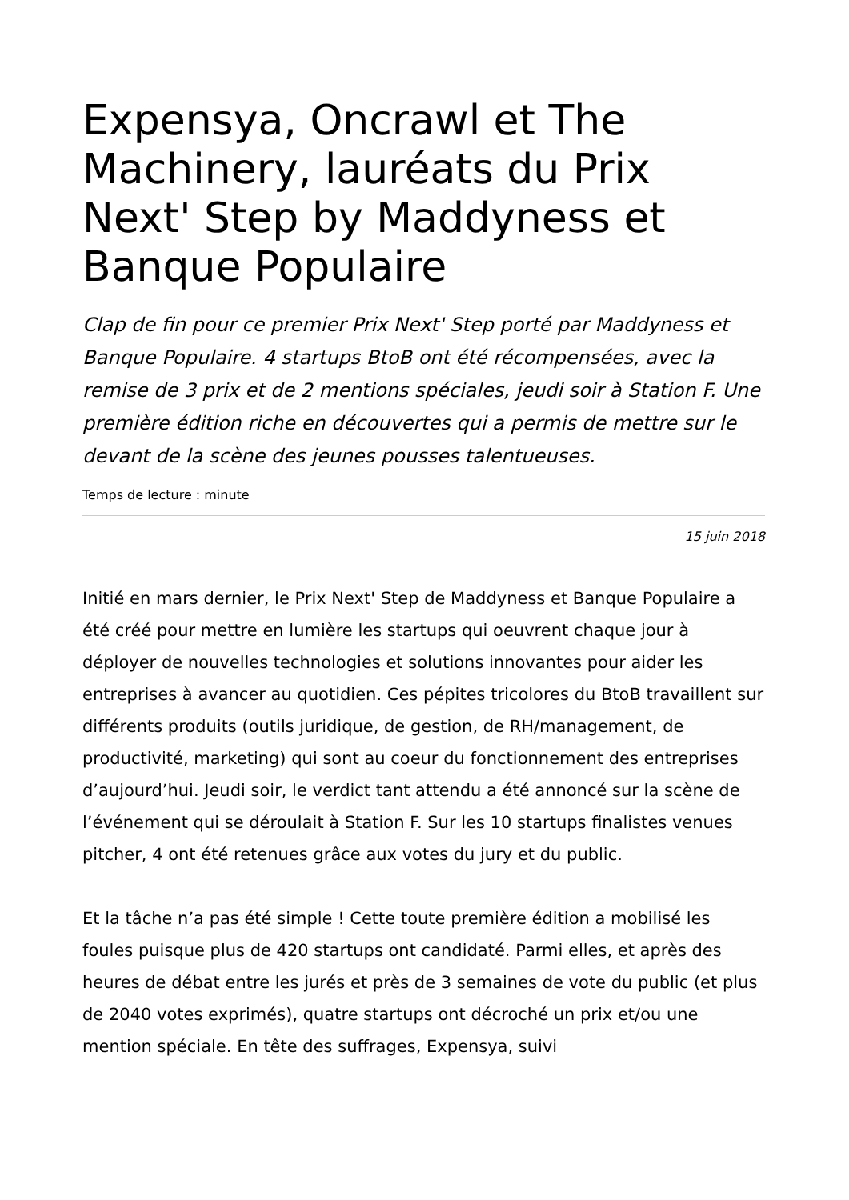Expensya, Oncrawl et The Machinery, lauréats du Prix Next' Step by Maddyness et Banque Populaire
Clap de fin pour ce premier Prix Next' Step porté par Maddyness et Banque Populaire. 4 startups BtoB ont été récompensées, avec la remise de 3 prix et de 2 mentions spéciales, jeudi soir à Station F. Une première édition riche en découvertes qui a permis de mettre sur le devant de la scène des jeunes pousses talentueuses.
Temps de lecture : minute
15 juin 2018
Initié en mars dernier, le Prix Next' Step de Maddyness et Banque Populaire a été créé pour mettre en lumière les startups qui oeuvrent chaque jour à déployer de nouvelles technologies et solutions innovantes pour aider les entreprises à avancer au quotidien. Ces pépites tricolores du BtoB travaillent sur différents produits (outils juridique, de gestion, de RH/management, de productivité, marketing) qui sont au coeur du fonctionnement des entreprises d’aujourd’hui. Jeudi soir, le verdict tant attendu a été annoncé sur la scène de l’événement qui se déroulait à Station F. Sur les 10 startups finalistes venues pitcher, 4 ont été retenues grâce aux votes du jury et du public.
Et la tâche n’a pas été simple ! Cette toute première édition a mobilisé les foules puisque plus de 420 startups ont candidaté. Parmi elles, et après des heures de débat entre les jurés et près de 3 semaines de vote du public (et plus de 2040 votes exprimés), quatre startups ont décroché un prix et/ou une mention spéciale. En tête des suffrages, Expensya, suivi